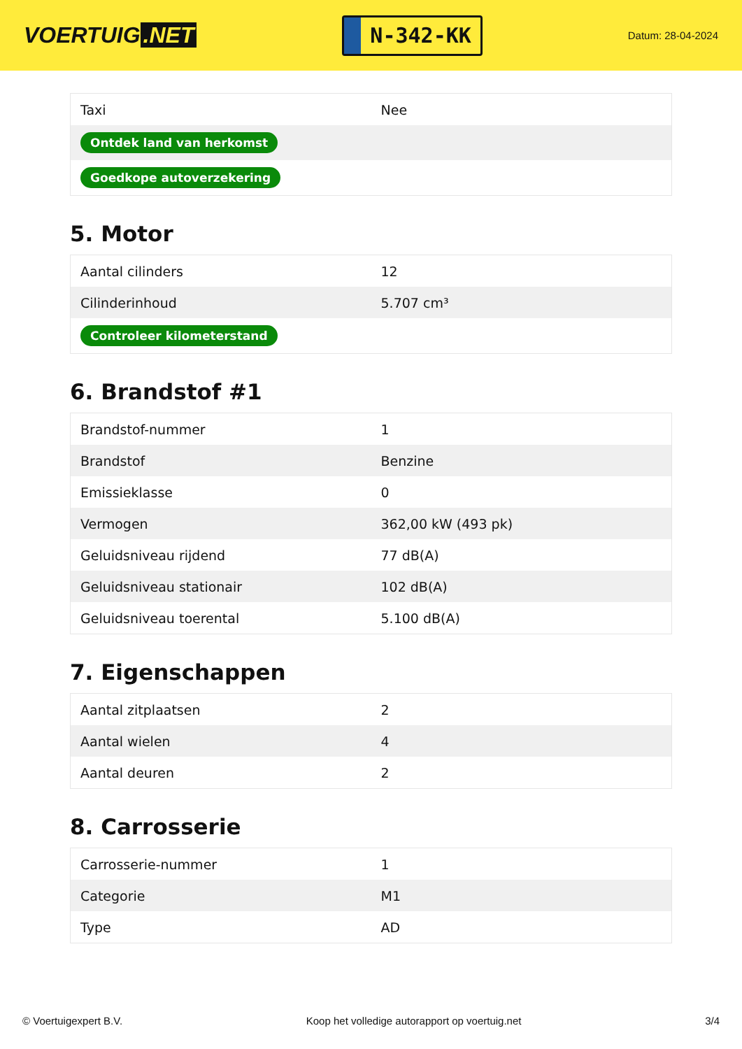VOERTUIG.NET
N-342-KK
Datum: 28-04-2024
| Taxi | Nee |
| Ontdek land van herkomst | |
| Goedkope autoverzekering | |
5. Motor
| Aantal cilinders | 12 |
| Cilinderinhoud | 5.707 cm³ |
| Controleer kilometerstand | |
6. Brandstof #1
| Brandstof-nummer | 1 |
| Brandstof | Benzine |
| Emissieklasse | 0 |
| Vermogen | 362,00 kW (493 pk) |
| Geluidsniveau rijdend | 77 dB(A) |
| Geluidsniveau stationair | 102 dB(A) |
| Geluidsniveau toerental | 5.100 dB(A) |
7. Eigenschappen
| Aantal zitplaatsen | 2 |
| Aantal wielen | 4 |
| Aantal deuren | 2 |
8. Carrosserie
| Carrosserie-nummer | 1 |
| Categorie | M1 |
| Type | AD |
© Voertuigexpert B.V. Koop het volledige autorapport op voertuig.net 3/4